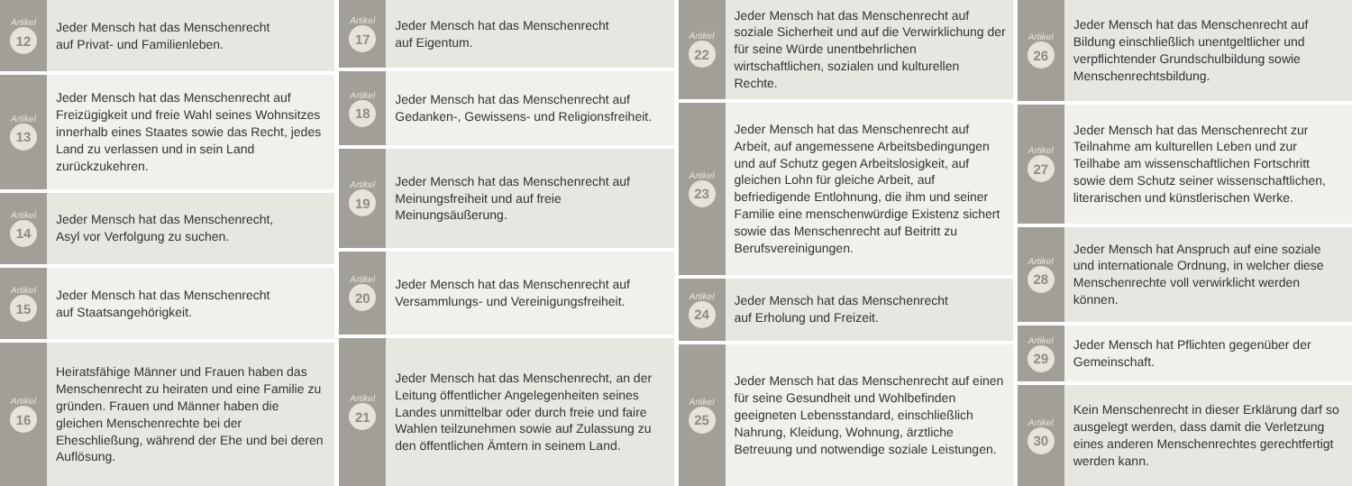Artikel
12
Jeder Mensch hat das Menschenrecht
auf Privat- und Familienleben.
Artikel
13
Jeder Mensch hat das Menschenrecht auf Freizügigkeit und freie Wahl seines Wohnsitzes innerhalb eines Staates sowie das Recht, jedes Land zu verlassen und in sein Land zurückzukehren.
Artikel
14
Jeder Mensch hat das Menschenrecht,
Asyl vor Verfolgung zu suchen.
Artikel
15
Jeder Mensch hat das Menschenrecht
auf Staatsangehörigkeit.
Artikel
16
Heiratsfähige Männer und Frauen haben das Menschenrecht zu heiraten und eine Familie zu gründen. Frauen und Männer haben die gleichen Menschenrechte bei der Eheschließung, während der Ehe und bei deren Auflösung.
Artikel
17
Jeder Mensch hat das Menschenrecht
auf Eigentum.
Artikel
18
Jeder Mensch hat das Menschenrecht auf Gedanken-, Gewissens- und Religionsfreiheit.
Artikel
19
Jeder Mensch hat das Menschenrecht auf Meinungsfreiheit und auf freie Meinungsäußerung.
Artikel
20
Jeder Mensch hat das Menschenrecht auf Versammlungs- und Vereinigungsfreiheit.
Artikel
21
Jeder Mensch hat das Menschenrecht, an der Leitung öffentlicher Angelegenheiten seines Landes unmittelbar oder durch freie und faire Wahlen teilzunehmen sowie auf Zulassung zu den öffentlichen Ämtern in seinem Land.
Artikel
22
Jeder Mensch hat das Menschenrecht auf soziale Sicherheit und auf die Verwirklichung der für seine Würde unentbehrlichen wirtschaftlichen, sozialen und kulturellen Rechte.
Artikel
23
Jeder Mensch hat das Menschenrecht auf Arbeit, auf angemessene Arbeitsbedingungen und auf Schutz gegen Arbeitslosigkeit, auf gleichen Lohn für gleiche Arbeit, auf befriedigende Entlohnung, die ihm und seiner Familie eine menschenwürdige Existenz sichert sowie das Menschenrecht auf Beitritt zu Berufsvereinigungen.
Artikel
24
Jeder Mensch hat das Menschenrecht
auf Erholung und Freizeit.
Artikel
25
Jeder Mensch hat das Menschenrecht auf einen für seine Gesundheit und Wohlbefinden geeigneten Lebensstandard, einschließlich Nahrung, Kleidung, Wohnung, ärztliche Betreuung und notwendige soziale Leistungen.
Artikel
26
Jeder Mensch hat das Menschenrecht auf Bildung einschließlich unentgeltlicher und verpflichtender Grundschulbildung sowie Menschenrechtsbildung.
Artikel
27
Jeder Mensch hat das Menschenrecht zur Teilnahme am kulturellen Leben und zur Teilhabe am wissenschaftlichen Fortschritt sowie dem Schutz seiner wissenschaftlichen, literarischen und künstlerischen Werke.
Artikel
28
Jeder Mensch hat Anspruch auf eine soziale und internationale Ordnung, in welcher diese Menschenrechte voll verwirklicht werden können.
Artikel
29
Jeder Mensch hat Pflichten gegenüber der Gemeinschaft.
Artikel
30
Kein Menschenrecht in dieser Erklärung darf so ausgelegt werden, dass damit die Verletzung eines anderen Menschenrechtes gerechtfertigt werden kann.